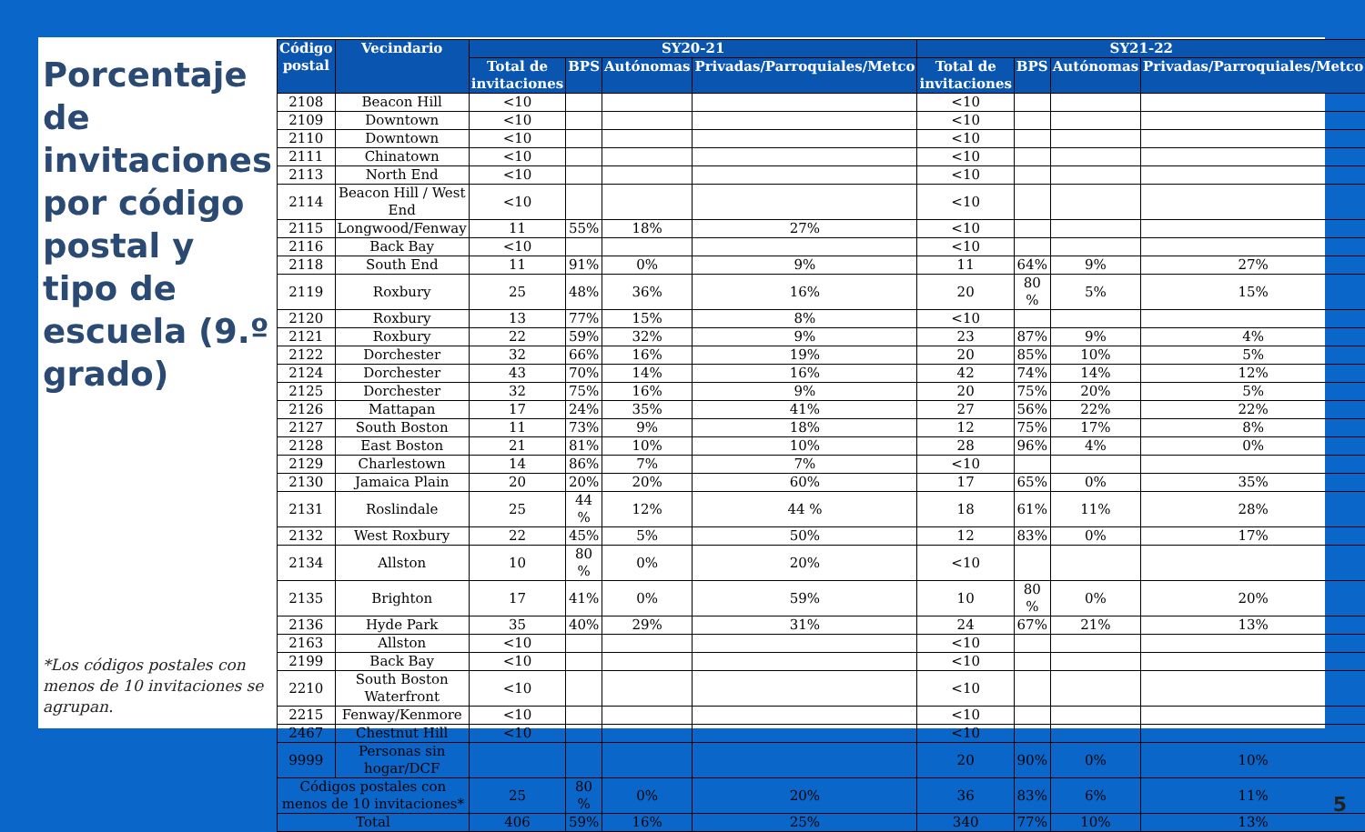Porcentaje de invitaciones por código postal y tipo de escuela (9.º grado)
*Los códigos postales con menos de 10 invitaciones se agrupan.
| Código postal | Vecindario | SY20-21 | | | | SY21-22 | | | |
| --- | --- | --- | --- | --- | --- | --- | --- | --- | --- |
| | | Total de invitaciones | BPS | Autónomas | Privadas/Parroquiales/Metco | Total de invitaciones | BPS | Autónomas | Privadas/Parroquiales/Metco |
| 2108 | Beacon Hill | <10 | | | | <10 | | | |
| 2109 | Downtown | <10 | | | | <10 | | | |
| 2110 | Downtown | <10 | | | | <10 | | | |
| 2111 | Chinatown | <10 | | | | <10 | | | |
| 2113 | North End | <10 | | | | <10 | | | |
| 2114 | Beacon Hill / West End | <10 | | | | <10 | | | |
| 2115 | Longwood/Fenway | 11 | 55% | 18% | 27% | <10 | | | |
| 2116 | Back Bay | <10 | | | | <10 | | | |
| 2118 | South End | 11 | 91% | 0% | 9% | 11 | 64% | 9% | 27% |
| 2119 | Roxbury | 25 | 48% | 36% | 16% | 20 | 80 % | 5% | 15% |
| 2120 | Roxbury | 13 | 77% | 15% | 8% | <10 | | | |
| 2121 | Roxbury | 22 | 59% | 32% | 9% | 23 | 87% | 9% | 4% |
| 2122 | Dorchester | 32 | 66% | 16% | 19% | 20 | 85% | 10% | 5% |
| 2124 | Dorchester | 43 | 70% | 14% | 16% | 42 | 74% | 14% | 12% |
| 2125 | Dorchester | 32 | 75% | 16% | 9% | 20 | 75% | 20% | 5% |
| 2126 | Mattapan | 17 | 24% | 35% | 41% | 27 | 56% | 22% | 22% |
| 2127 | South Boston | 11 | 73% | 9% | 18% | 12 | 75% | 17% | 8% |
| 2128 | East Boston | 21 | 81% | 10% | 10% | 28 | 96% | 4% | 0% |
| 2129 | Charlestown | 14 | 86% | 7% | 7% | <10 | | | |
| 2130 | Jamaica Plain | 20 | 20% | 20% | 60% | 17 | 65% | 0% | 35% |
| 2131 | Roslindale | 25 | 44 % | 12% | 44 % | 18 | 61% | 11% | 28% |
| 2132 | West Roxbury | 22 | 45% | 5% | 50% | 12 | 83% | 0% | 17% |
| 2134 | Allston | 10 | 80 % | 0% | 20% | <10 | | | |
| 2135 | Brighton | 17 | 41% | 0% | 59% | 10 | 80 % | 0% | 20% |
| 2136 | Hyde Park | 35 | 40% | 29% | 31% | 24 | 67% | 21% | 13% |
| 2163 | Allston | <10 | | | | <10 | | | |
| 2199 | Back Bay | <10 | | | | <10 | | | |
| 2210 | South Boston Waterfront | <10 | | | | <10 | | | |
| 2215 | Fenway/Kenmore | <10 | | | | <10 | | | |
| 2467 | Chestnut Hill | <10 | | | | <10 | | | |
| 9999 | Personas sin hogar/DCF | | | | | 20 | 90% | 0% | 10% |
| Códigos postales con menos de 10 invitaciones* | | 25 | 80 % | 0% | 20% | 36 | 83% | 6% | 11% |
| Total | | 406 | 59% | 16% | 25% | 340 | 77% | 10% | 13% |
5